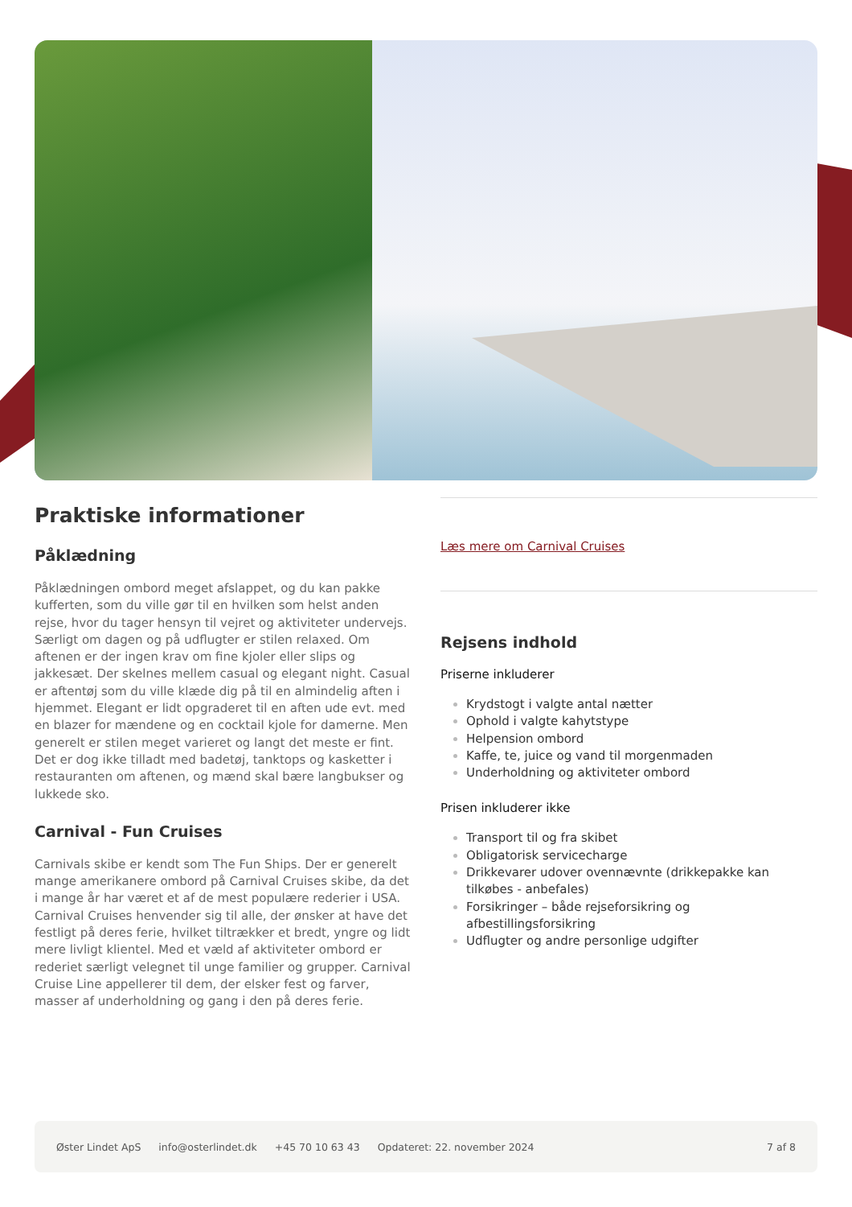Praktiske informationer
Påklædning
Påklædningen ombord meget afslappet, og du kan pakke kufferten, som du ville gør til en hvilken som helst anden rejse, hvor du tager hensyn til vejret og aktiviteter undervejs. Særligt om dagen og på udflugter er stilen relaxed. Om aftenen er der ingen krav om fine kjoler eller slips og jakkesæt. Der skelnes mellem casual og elegant night. Casual er aftentøj som du ville klæde dig på til en almindelig aften i hjemmet. Elegant er lidt opgraderet til en aften ude evt. med en blazer for mændene og en cocktail kjole for damerne. Men generelt er stilen meget varieret og langt det meste er fint. Det er dog ikke tilladt med badetøj, tanktops og kasketter i restauranten om aftenen, og mænd skal bære langbukser og lukkede sko.
Carnival - Fun Cruises
Carnivals skibe er kendt som The Fun Ships. Der er generelt mange amerikanere ombord på Carnival Cruises skibe, da det i mange år har været et af de mest populære rederier i USA. Carnival Cruises henvender sig til alle, der ønsker at have det festligt på deres ferie, hvilket tiltrækker et bredt, yngre og lidt mere livligt klientel. Med et væld af aktiviteter ombord er rederiet særligt velegnet til unge familier og grupper. Carnival Cruise Line appellerer til dem, der elsker fest og farver, masser af underholdning og gang i den på deres ferie.
Læs mere om Carnival Cruises
Rejsens indhold
Priserne inkluderer
Krydstogt i valgte antal nætter
Ophold i valgte kahytstype
Helpension ombord
Kaffe, te, juice og vand til morgenmaden
Underholdning og aktiviteter ombord
Prisen inkluderer ikke
Transport til og fra skibet
Obligatorisk servicecharge
Drikkevarer udover ovennævnte (drikkepakke kan tilkøbes - anbefales)
Forsikringer – både rejseforsikring og afbestillingsforsikring
Udflugter og andre personlige udgifter
Øster Lindet ApS info@osterlindet.dk +45 70 10 63 43 Opdateret: 22. november 2024 7 af 8